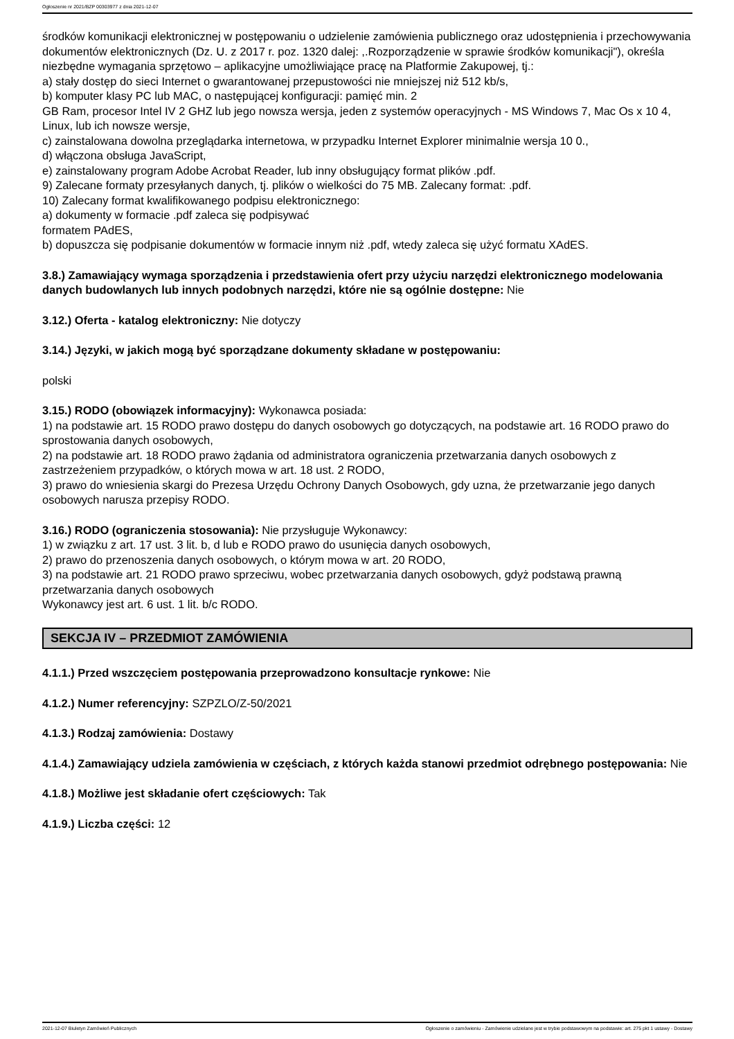Ogłoszenie nr 2021/BZP 00303977 z dnia 2021-12-07
środków komunikacji elektronicznej w postępowaniu o udzielenie zamówienia publicznego oraz udostępnienia i przechowywania dokumentów elektronicznych (Dz. U. z 2017 r. poz. 1320 dalej: ,.Rozporządzenie w sprawie środków komunikacji"), określa niezbędne wymagania sprzętowo – aplikacyjne umożliwiające pracę na Platformie Zakupowej, tj.:
a) stały dostęp do sieci Internet o gwarantowanej przepustowości nie mniejszej niż 512 kb/s,
b) komputer klasy PC lub MAC, o następującej konfiguracji: pamięć min. 2
GB Ram, procesor Intel IV 2 GHZ lub jego nowsza wersja, jeden z systemów operacyjnych - MS Windows 7, Mac Os x 10 4, Linux, lub ich nowsze wersje,
c) zainstalowana dowolna przeglądarka internetowa, w przypadku Internet Explorer minimalnie wersja 10 0.,
d) włączona obsługa JavaScript,
e) zainstalowany program Adobe Acrobat Reader, lub inny obsługujący format plików .pdf.
9) Zalecane formaty przesyłanych danych, tj. plików o wielkości do 75 MB. Zalecany format: .pdf.
10) Zalecany format kwalifikowanego podpisu elektronicznego:
a) dokumenty w formacie .pdf zaleca się podpisywać
formatem PAdES,
b) dopuszcza się podpisanie dokumentów w formacie innym niż .pdf, wtedy zaleca się użyć formatu XAdES.
3.8.) Zamawiający wymaga sporządzenia i przedstawienia ofert przy użyciu narzędzi elektronicznego modelowania danych budowlanych lub innych podobnych narzędzi, które nie są ogólnie dostępne: Nie
3.12.) Oferta - katalog elektroniczny: Nie dotyczy
3.14.) Języki, w jakich mogą być sporządzane dokumenty składane w postępowaniu:
polski
3.15.) RODO (obowiązek informacyjny): Wykonawca posiada:
1) na podstawie art. 15 RODO prawo dostępu do danych osobowych go dotyczących, na podstawie art. 16 RODO prawo do sprostowania danych osobowych,
2) na podstawie art. 18 RODO prawo żądania od administratora ograniczenia przetwarzania danych osobowych z zastrzeżeniem przypadków, o których mowa w art. 18 ust. 2 RODO,
3) prawo do wniesienia skargi do Prezesa Urzędu Ochrony Danych Osobowych, gdy uzna, że przetwarzanie jego danych osobowych narusza przepisy RODO.
3.16.) RODO (ograniczenia stosowania): Nie przysługuje Wykonawcy:
1) w związku z art. 17 ust. 3 lit. b, d lub e RODO prawo do usunięcia danych osobowych,
2) prawo do przenoszenia danych osobowych, o którym mowa w art. 20 RODO,
3) na podstawie art. 21 RODO prawo sprzeciwu, wobec przetwarzania danych osobowych, gdyż podstawą prawną przetwarzania danych osobowych
Wykonawcy jest art. 6 ust. 1 lit. b/c RODO.
SEKCJA IV – PRZEDMIOT ZAMÓWIENIA
4.1.1.) Przed wszczęciem postępowania przeprowadzono konsultacje rynkowe: Nie
4.1.2.) Numer referencyjny: SZPZLO/Z-50/2021
4.1.3.) Rodzaj zamówienia: Dostawy
4.1.4.) Zamawiający udziela zamówienia w częściach, z których każda stanowi przedmiot odrębnego postępowania: Nie
4.1.8.) Możliwe jest składanie ofert częściowych: Tak
4.1.9.) Liczba części: 12
2021-12-07 Biuletyn Zamówień Publicznych Ogłoszenie o zamówieniu - Zamówienie udzielane jest w trybie podstawowym na podstawie: art. 275 pkt 1 ustawy - Dostawy